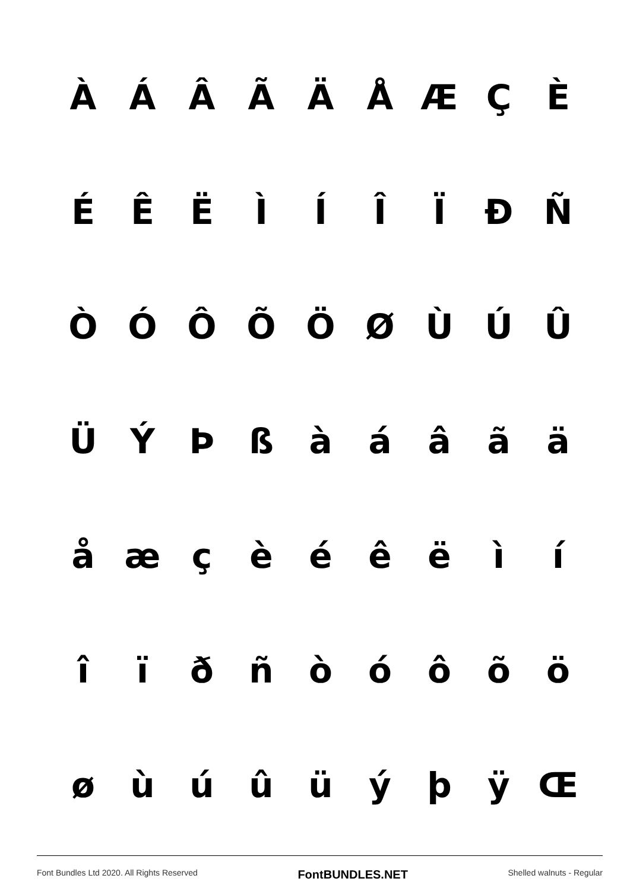À Á Â Ã Ä Å Æ Ç È
É Ê Ë Ì Í Î Ï Ð Ñ
Ò Ó Ô Õ Ö Ø Ù Ú Û
Ü Ý Þ ß à á â ã ä
å æ ç è é ê ë ì í
î ï ð ñ ò ó ô õ ö
ø ù ú û ü ý þ ÿ Œ
Font Bundles Ltd 2020. All Rights Reserved FontBUNDLES.NET Shelled walnuts - Regular